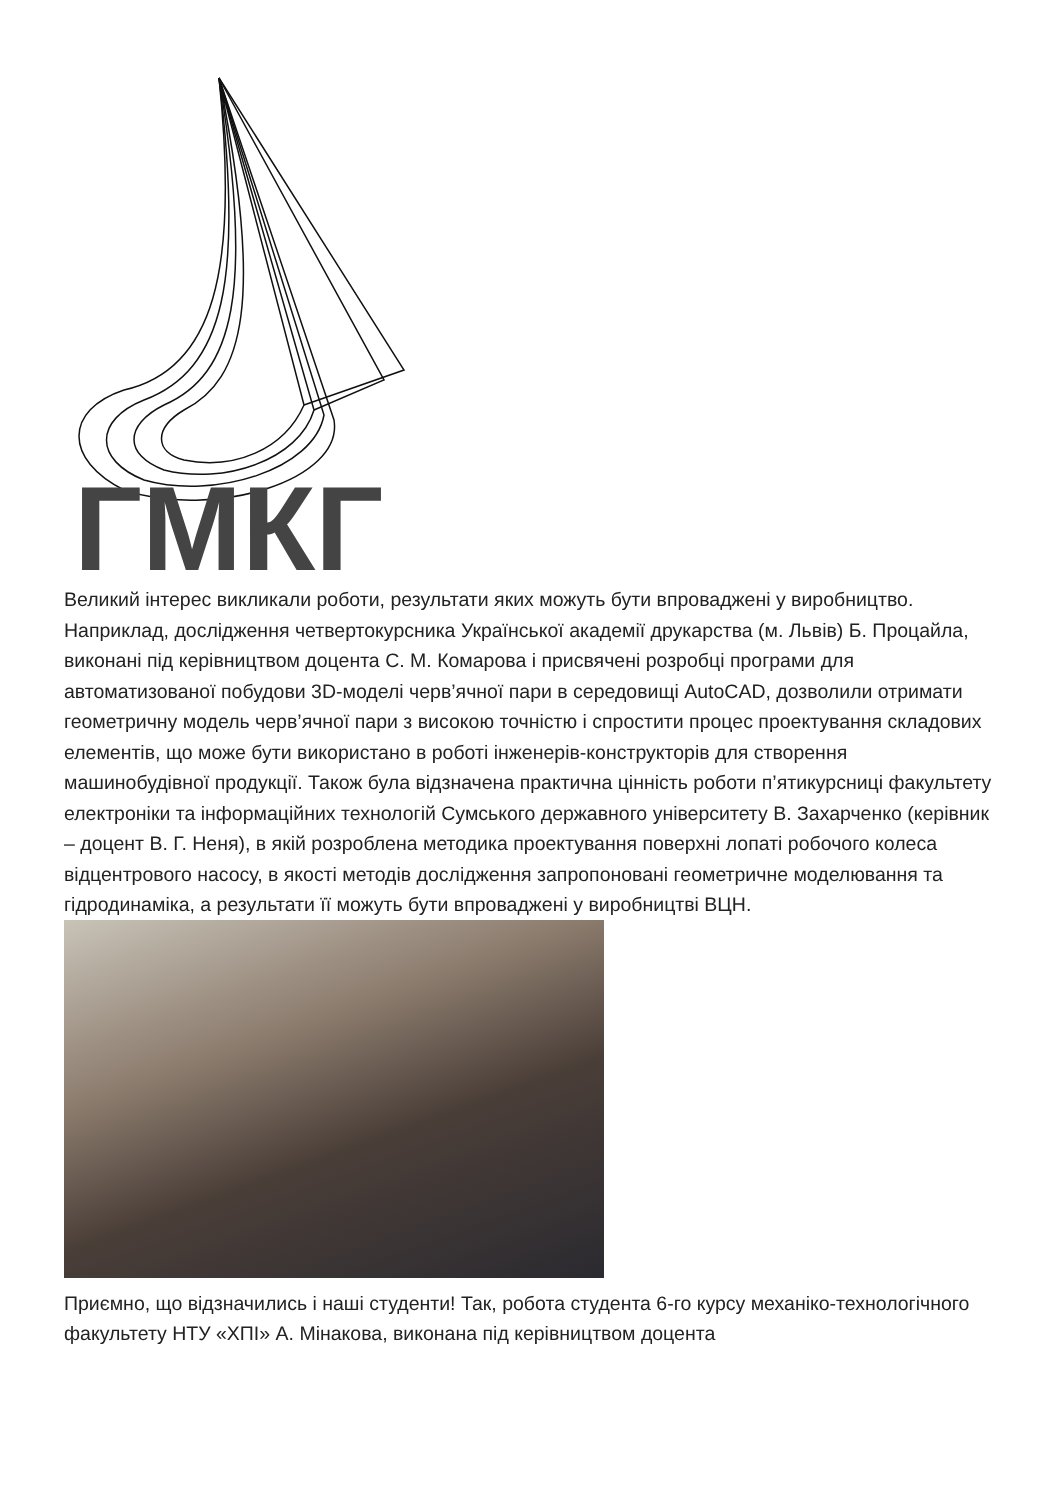ГМКГ
Великий інтерес викликали роботи, результати яких можуть бути впроваджені у виробництво. Наприклад, дослідження четвертокурсника Української академії друкарства (м. Львів) Б. Процайла, виконані під керівництвом доцента С. М. Комарова і присвячені розробці програми для автоматизованої побудови 3D-моделі черв’ячної пари в середовищі AutoCAD, дозволили отримати геометричну модель черв’ячної пари з високою точністю і спростити процес проектування складових елементів, що може бути використано в роботі інженерів-конструкторів для створення машинобудівної продукції. Також була відзначена практична цінність роботи п’ятикурсниці факультету електроніки та інформаційних технологій Сумського державного університету В. Захарченко (керівник – доцент В. Г. Неня), в якій розроблена методика проектування поверхні лопаті робочого колеса відцентрового насосу, в якості методів дослідження запропоновані геометричне моделювання та гідродинаміка, а результати її можуть бути впроваджені у виробництві ВЦН.
Приємно, що відзначились і наші студенти! Так, робота студента 6-го курсу механіко-технологічного факультету НТУ «ХПІ» А. Мінакова, виконана під керівництвом доцента